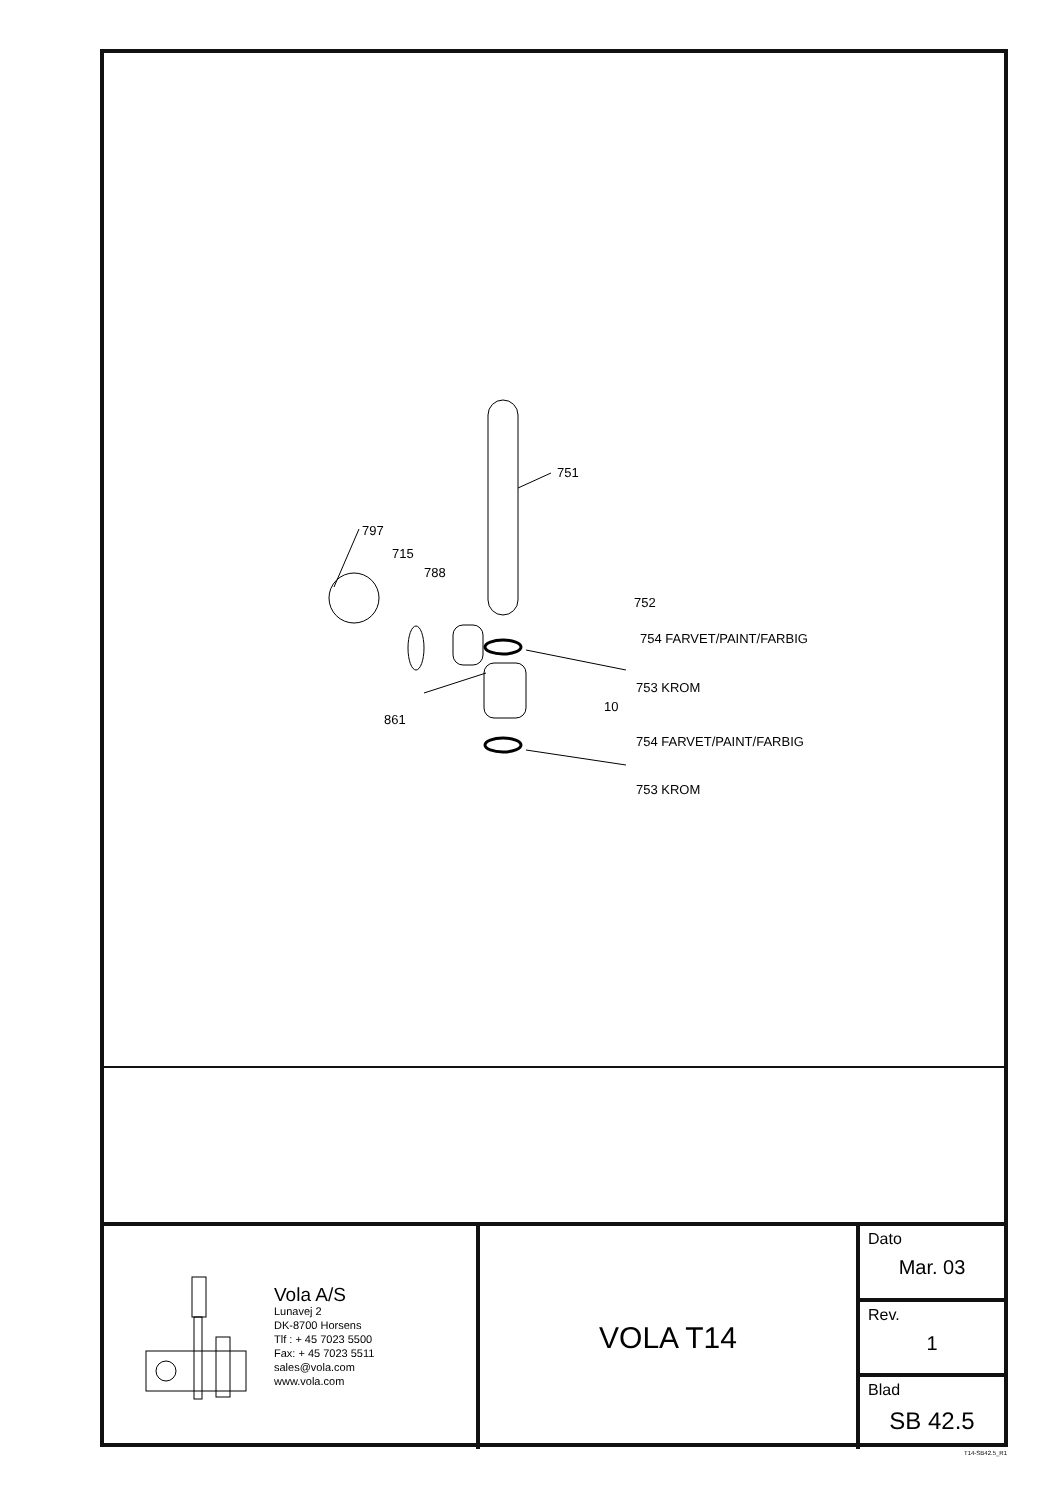751
797
715
788
752
754 FARVET/PAINT/FARBIG
753 KROM
10
861
754 FARVET/PAINT/FARBIG
753 KROM
Vola A/S
Lunavej 2
DK-8700 Horsens
Tlf : + 45 7023 5500
Fax: + 45 7023 5511
sales@vola.com
www.vola.com
VOLA T14
Dato
Mar. 03
Rev.
1
Blad
SB 42.5
T14-SB42.5_R1